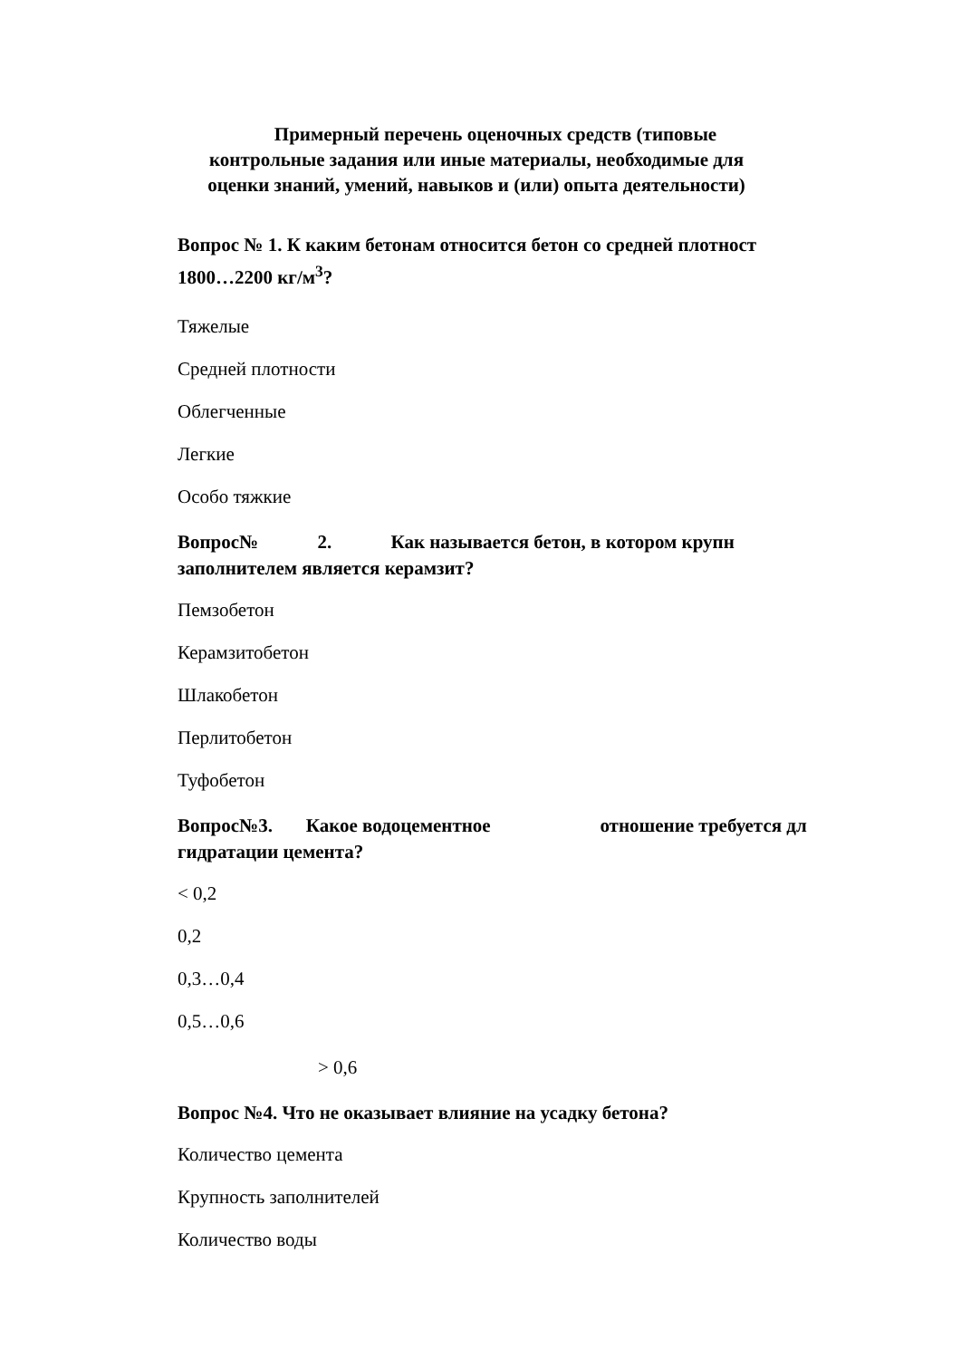Примерный перечень оценочных средств (типовые контрольные задания или иные материалы, необходимые для оценки знаний, умений, навыков и (или) опыта деятельности)
Вопрос № 1. К каким бетонам относится бетон со средней плотност
1800…2200 кг/м<sup>3</sup>?
Тяжелые
Средней плотности
Облегченные
Легкие
Особо тяжкие
Вопрос№ 2. Как называется бетон, в котором крупн
заполнителем является керамзит?
Пемзобетон
Керамзитобетон
Шлакобетон
Перлитобетон
Туфобетон
Вопрос№3. Какое водоцементное отношение требуется дл
гидратации цемента?
< 0,2
0,2
0,3…0,4
0,5…0,6
> 0,6
Вопрос №4. Что не оказывает влияние на усадку бетона?
Количество цемента
Крупность заполнителей
Количество воды